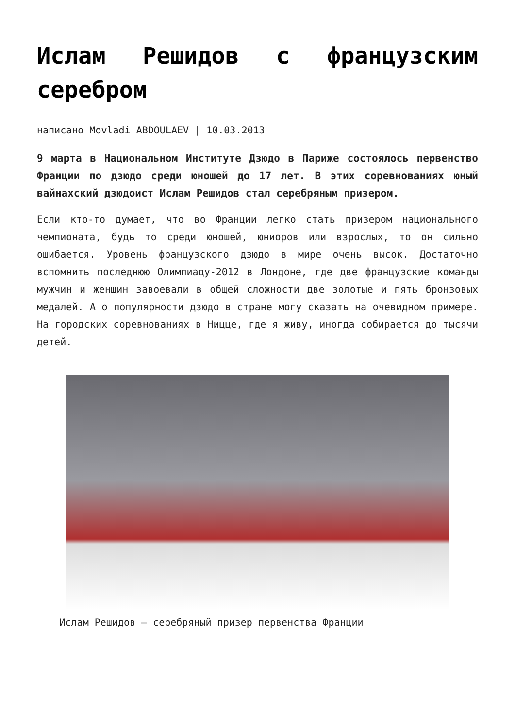Ислам Решидов с французским серебром
написано Movladi ABDOULAEV | 10.03.2013
9 марта в Национальном Институте Дзюдо в Париже состоялось первенство Франции по дзюдо среди юношей до 17 лет. В этих соревнованиях юный вайнахский дзюдоист Ислам Решидов стал серебряным призером.
Если кто-то думает, что во Франции легко стать призером национального чемпионата, будь то среди юношей, юниоров или взрослых, то он сильно ошибается. Уровень французского дзюдо в мире очень высок. Достаточно вспомнить последнюю Олимпиаду-2012 в Лондоне, где две французские команды мужчин и женщин завоевали в общей сложности две золотые и пять бронзовых медалей. А о популярности дзюдо в стране могу сказать на очевидном примере. На городских соревнованиях в Ницце, где я живу, иногда собирается до тысячи детей.
Ислам Решидов – серебряный призер первенства Франции